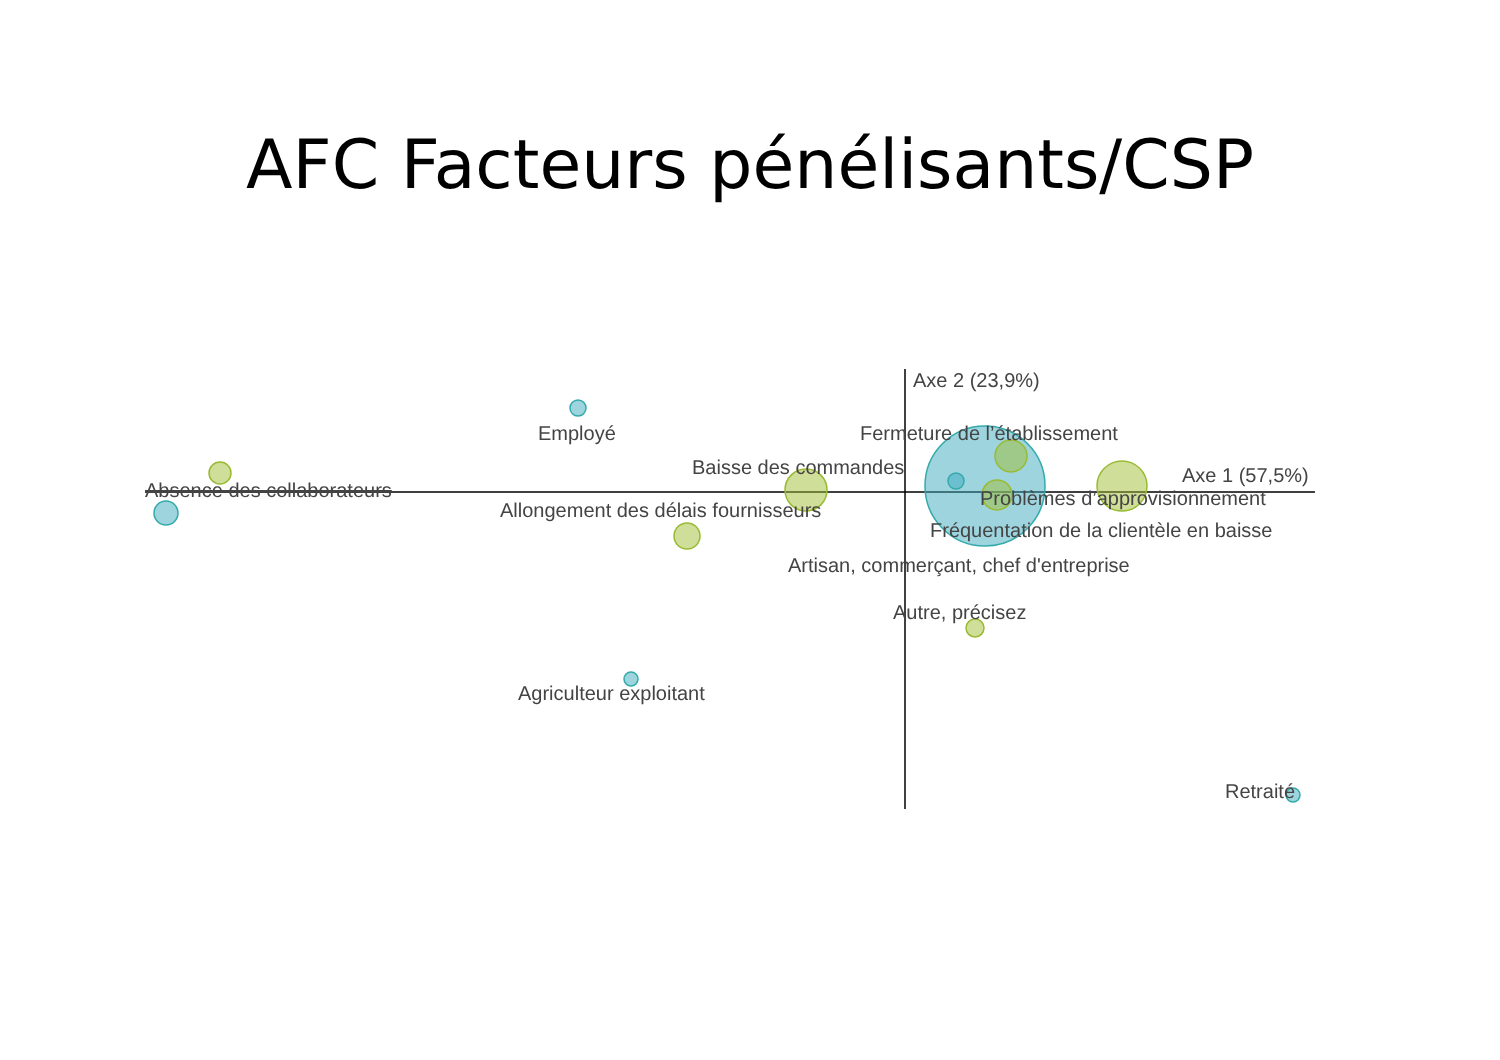AFC Facteurs pénélisants/CSP
Axe 2 (23,9%)
Employé Fermeture de l’établissement
Baisse des commandes Axe 1 (57,5%)
Absence des collaborateurs Problèmes d’approvisionnement
Allongement des délais fournisseurs
Fréquentation de la clientèle en baisse
Artisan, commerçant, chef d'entreprise
Autre, précisez
Agriculteur exploitant
Retraité